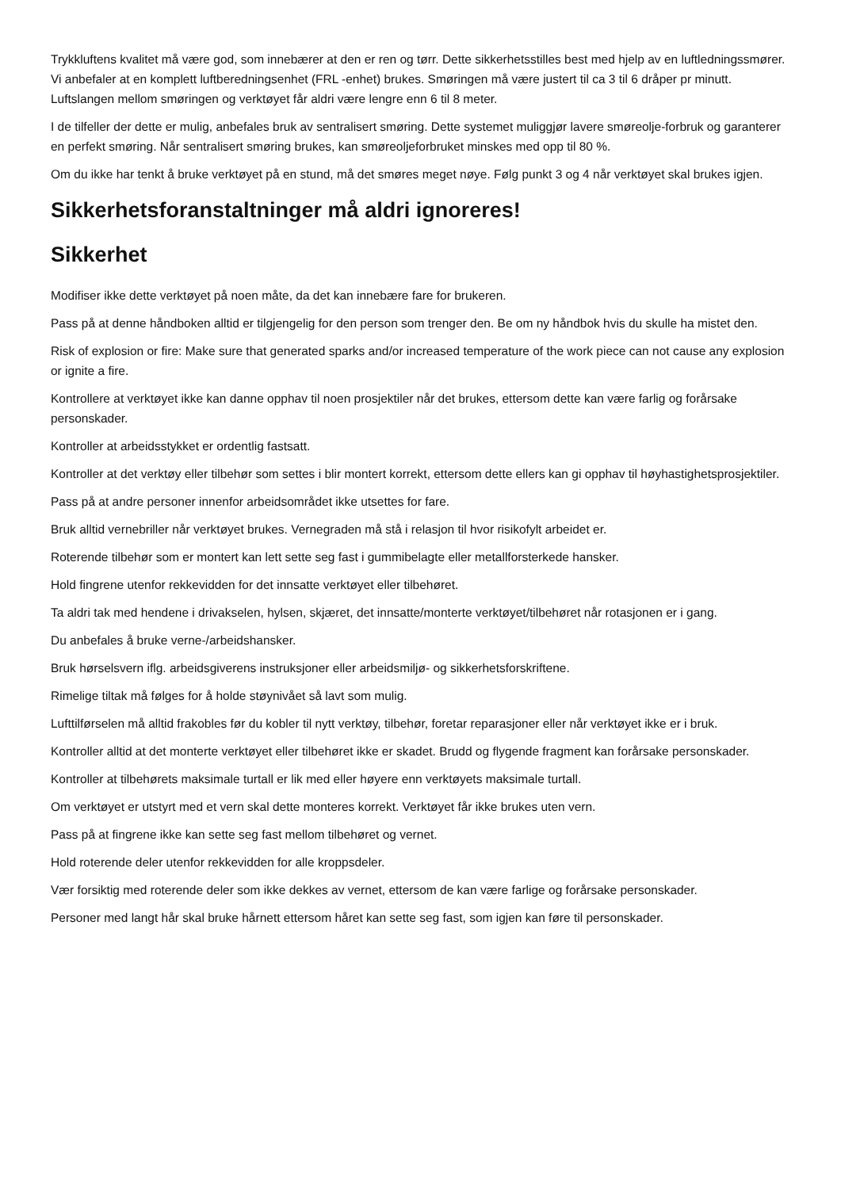Trykkluftens kvalitet må være god, som innebærer at den er ren og tørr. Dette sikkerhetsstilles best med hjelp av en luftledningssmører. Vi anbefaler at en komplett luftberedningsenhet (FRL -enhet) brukes. Smøringen må være justert til ca 3 til 6 dråper pr minutt. Luftslangen mellom smøringen og verktøyet får aldri være lengre enn 6 til 8 meter.
I de tilfeller der dette er mulig, anbefales bruk av sentralisert smøring. Dette systemet muliggjør lavere smøreolje-forbruk og garanterer en perfekt smøring. Når sentralisert smøring brukes, kan smøreoljeforbruket minskes med opp til 80 %.
Om du ikke har tenkt å bruke verktøyet på en stund, må det smøres meget nøye. Følg punkt 3 og 4 når verktøyet skal brukes igjen.
Sikkerhetsforanstaltninger må aldri ignoreres!
Sikkerhet
Modifiser ikke dette verktøyet på noen måte, da det kan innebære fare for brukeren.
Pass på at denne håndboken alltid er tilgjengelig for den person som trenger den. Be om ny håndbok hvis du skulle ha mistet den.
Risk of explosion or fire: Make sure that generated sparks and/or increased temperature of the work piece can not cause any explosion or ignite a fire.
Kontrollere at verktøyet ikke kan danne opphav til noen prosjektiler når det brukes, ettersom dette kan være farlig og forårsake personskader.
Kontroller at arbeidsstykket er ordentlig fastsatt.
Kontroller at det verktøy eller tilbehør som settes i blir montert korrekt, ettersom dette ellers kan gi opphav til høyhastighetsprosjektiler.
Pass på at andre personer innenfor arbeidsområdet ikke utsettes for fare.
Bruk alltid vernebriller når verktøyet brukes. Vernegraden må stå i relasjon til hvor risikofylt arbeidet er.
Roterende tilbehør som er montert kan lett sette seg fast i gummibelagte eller metallforsterkede hansker.
Hold fingrene utenfor rekkevidden for det innsatte verktøyet eller tilbehøret.
Ta aldri tak med hendene i drivakselen, hylsen, skjæret, det innsatte/monterte verktøyet/tilbehøret når rotasjonen er i gang.
Du anbefales å bruke verne-/arbeidshansker.
Bruk hørselsvern iflg. arbeidsgiverens instruksjoner eller arbeidsmiljø- og sikkerhetsforskriftene.
Rimelige tiltak må følges for å holde støynivået så lavt som mulig.
Lufttilførselen må alltid frakobles før du kobler til nytt verktøy, tilbehør, foretar reparasjoner eller når verktøyet ikke er i bruk.
Kontroller alltid at det monterte verktøyet eller tilbehøret ikke er skadet. Brudd og flygende fragment kan forårsake personskader.
Kontroller at tilbehørets maksimale turtall er lik med eller høyere enn verktøyets maksimale turtall.
Om verktøyet er utstyrt med et vern skal dette monteres korrekt. Verktøyet får ikke brukes uten vern.
Pass på at fingrene ikke kan sette seg fast mellom tilbehøret og vernet.
Hold roterende deler utenfor rekkevidden for alle kroppsdeler.
Vær forsiktig med roterende deler som ikke dekkes av vernet, ettersom de kan være farlige og forårsake personskader.
Personer med langt hår skal bruke hårnett ettersom håret kan sette seg fast, som igjen kan føre til personskader.